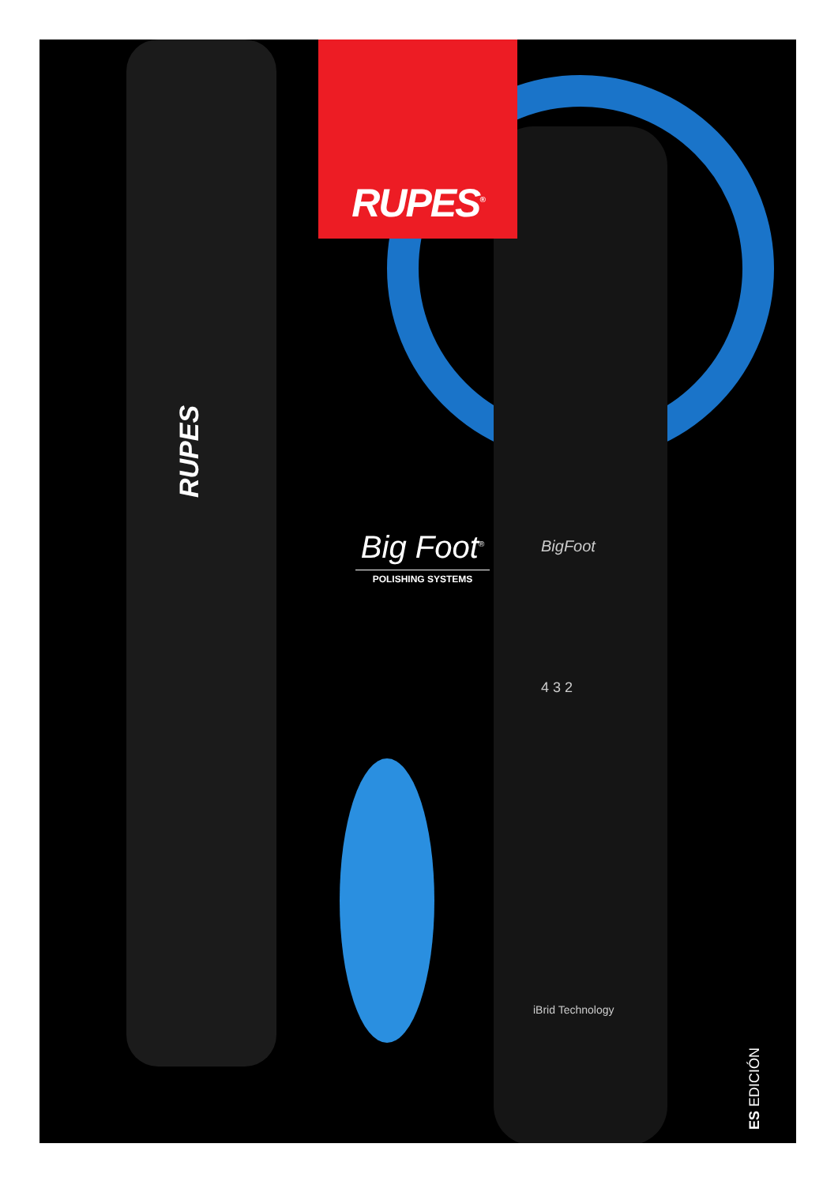RUPES
BigFoot
4 3 2
iBrid Technology
RUPES<sup>®</sup>
Big Foot<sup>®</sup>
POLISHING SYSTEMS
ES EDICIÓN